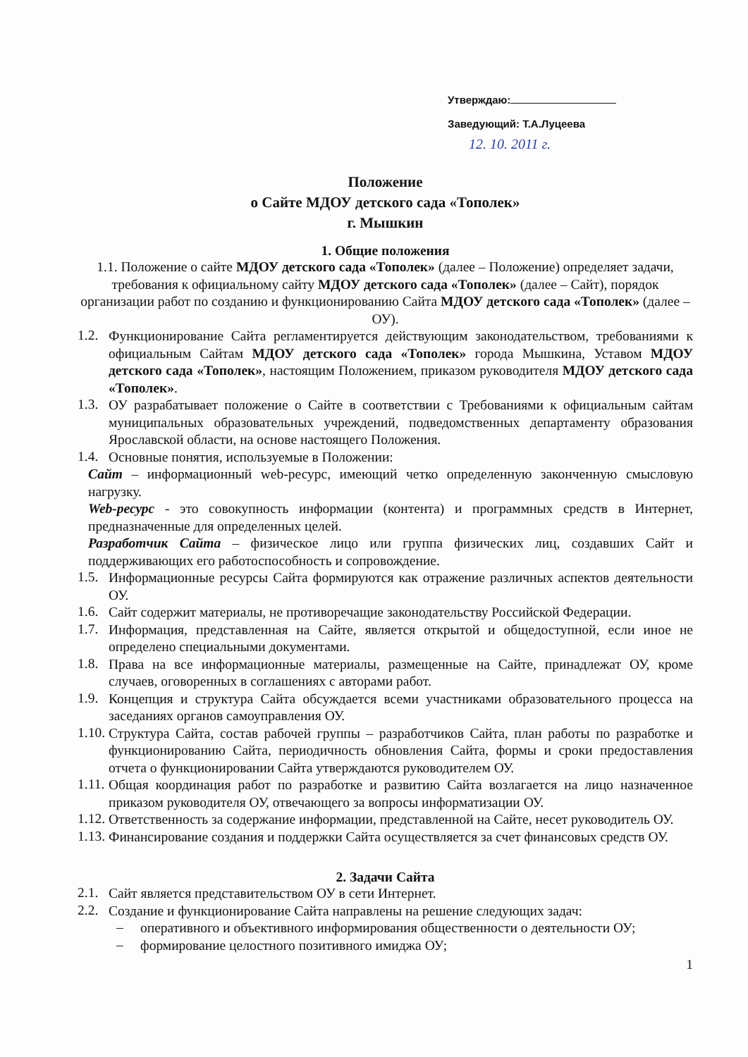Утверждаю:
Заведующий: Т.А.Луцеева
12. 10. 2011 г.
Положение
о Сайте МДОУ детского сада «Тополек»
г. Мышкин
1. Общие положения
1.1. Положение о сайте МДОУ детского сада «Тополек» (далее – Положение) определяет задачи, требования к официальному сайту МДОУ детского сада «Тополек» (далее – Сайт), порядок организации работ по созданию и функционированию Сайта МДОУ детского сада «Тополек» (далее – ОУ).
1.2.
Функционирование Сайта регламентируется действующим законодательством, требованиями к официальным Сайтам МДОУ детского сада «Тополек» города Мышкина, Уставом МДОУ детского сада «Тополек», настоящим Положением, приказом руководителя МДОУ детского сада «Тополек».
1.3.
ОУ разрабатывает положение о Сайте в соответствии с Требованиями к официальным сайтам муниципальных образовательных учреждений, подведомственных департаменту образования Ярославской области, на основе настоящего Положения.
1.4.
Основные понятия, используемые в Положении:
Сайт – информационный web-ресурс, имеющий четко определенную законченную смысловую нагрузку.
Web-ресурс - это совокупность информации (контента) и программных средств в Интернет, предназначенные для определенных целей.
Разработчик Сайта – физическое лицо или группа физических лиц, создавших Сайт и поддерживающих его работоспособность и сопровождение.
1.5.
Информационные ресурсы Сайта формируются как отражение различных аспектов деятельности ОУ.
1.6.
Сайт содержит материалы, не противоречащие законодательству Российской Федерации.
1.7.
Информация, представленная на Сайте, является открытой и общедоступной, если иное не определено специальными документами.
1.8.
Права на все информационные материалы, размещенные на Сайте, принадлежат ОУ, кроме случаев, оговоренных в соглашениях с авторами работ.
1.9.
Концепция и структура Сайта обсуждается всеми участниками образовательного процесса на заседаниях органов самоуправления ОУ.
1.10.
Структура Сайта, состав рабочей группы – разработчиков Сайта, план работы по разработке и функционированию Сайта, периодичность обновления Сайта, формы и сроки предоставления отчета о функционировании Сайта утверждаются руководителем ОУ.
1.11.
Общая координация работ по разработке и развитию Сайта возлагается на лицо назначенное приказом руководителя ОУ, отвечающего за вопросы информатизации ОУ.
1.12.
Ответственность за содержание информации, представленной на Сайте, несет руководитель ОУ.
1.13.
Финансирование создания и поддержки Сайта осуществляется за счет финансовых средств ОУ.
2. Задачи Сайта
2.1.
Сайт является представительством ОУ в сети Интернет.
2.2.
Создание и функционирование Сайта направлены на решение следующих задач:
–
оперативного и объективного информирования общественности о деятельности ОУ;
–
формирование целостного позитивного имиджа ОУ;
1